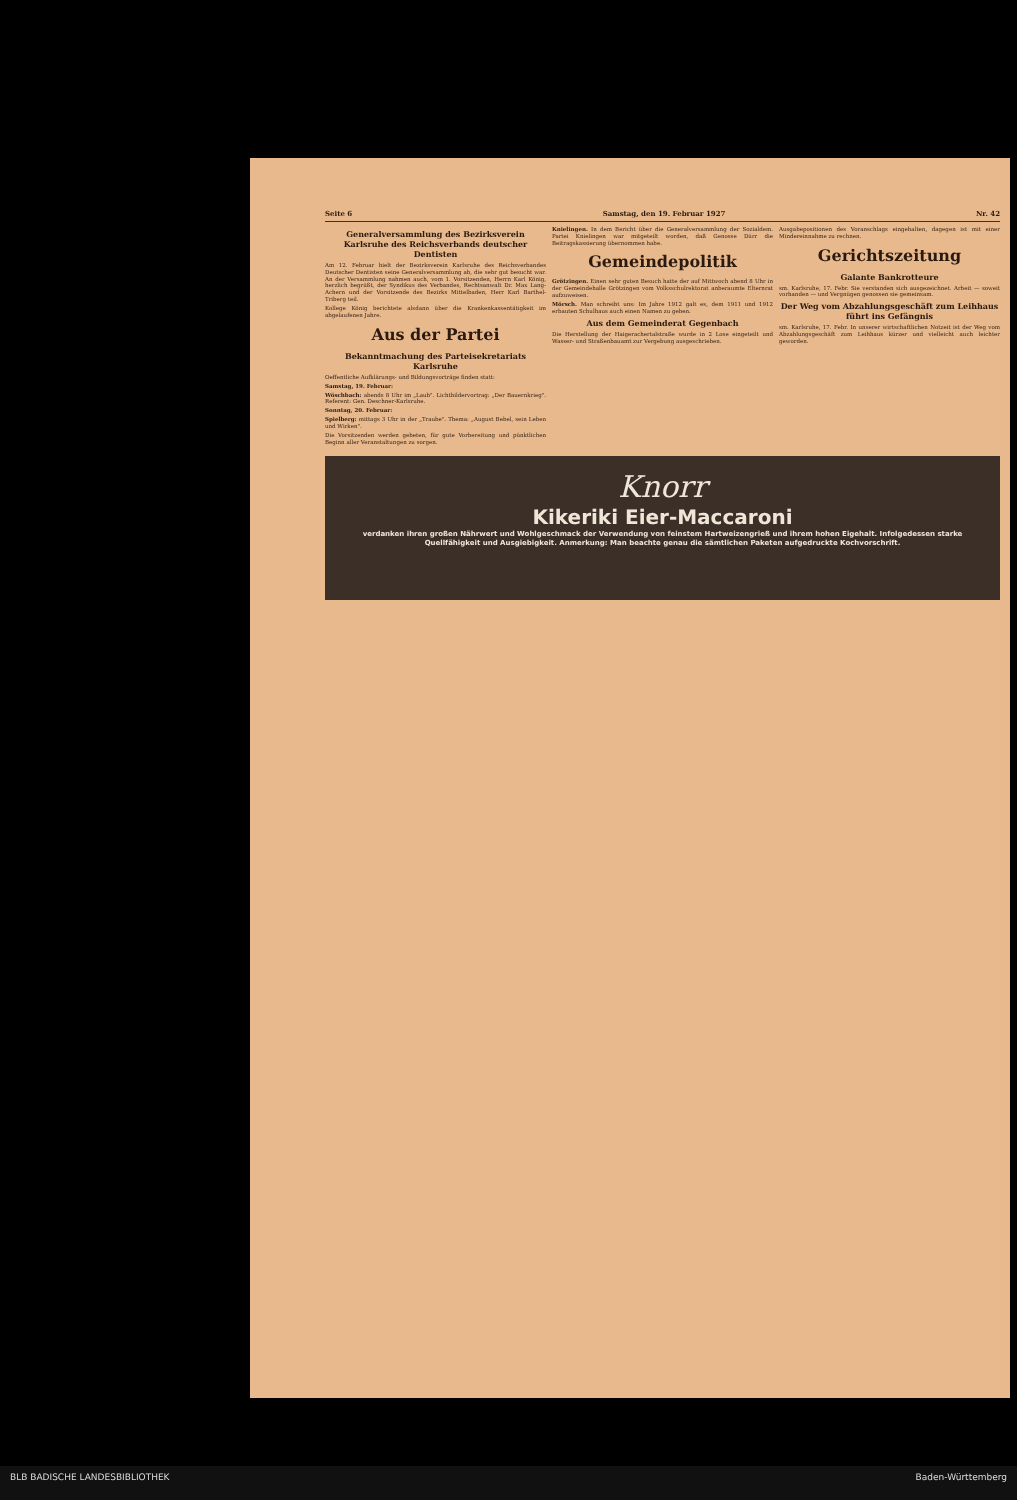Seite 6 Samstag, den 19. Februar 1927 Nr. 42
Generalversammlung des Bezirksverein Karlsruhe des Reichsverbands deutscher Dentisten
Am 12. Februar hielt der Bezirksverein Karlsruhe des Reichsverbandes Deutscher Dentisten seine Generalversammlung ab, die sehr gut besucht war. An der Versammlung nahmen auch, vom 1. Vorsitzenden, Herrn Karl König, herzlich begrüßt, der Syndikus des Verbandes, Rechtsanwalt Dr. Max Lang-Achern und der Vorsitzende des Bezirks Mittelbaden, Herr Karl Barthel-Triberg teil.
Kollege König berichtete alsdann über die Krankenkassentätigkeit im abgelaufenen Jahre.
Aus der Partei
Bekanntmachung des Parteisekretariats Karlsruhe
Oeffentliche Aufklärungs- und Bildungsvorträge finden statt:
Samstag, 19. Februar:
Wöschbach: abends 8 Uhr im „Laub". Lichtbildervortrag: „Der Bauernkrieg". Referent: Gen. Deschner-Karlsruhe.
Sonntag, 20. Februar:
Spielberg: mittags 3 Uhr in der „Traube". Thema: „August Bebel, sein Leben und Wirken".
Die Vorsitzenden werden gebeten, für gute Vorbereitung und pünktlichen Beginn aller Veranstaltungen zu sorgen.
Knielingen. In dem Bericht über die Generalversammlung der Sozialdem. Partei Knielingen war mitgeteilt worden, daß Genosse Dürr die Beitragskassierung übernommen habe.
Gemeindepolitik
Grötzingen. Einen sehr guten Besuch hatte der auf Mittwoch abend 8 Uhr in der Gemeindehalle Grötzingen vom Volksschulrektorat anberaumte Elternrat aufzuweisen.
Mörsch. Man schreibt uns: Im Jahre 1912 galt es, dem 1911 und 1912 erbauten Schulhaus auch einen Namen zu geben.
Aus dem Gemeinderat Gegenbach
Die Herstellung der Haigerachertalstraße wurde in 2 Lose eingeteilt und Wasser- und Straßenbauamt zur Vergebung ausgeschrieben.
Ausgabepositionen des Voranschlags eingehalten, dagegen ist mit einer Mindereinnahme zu rechnen.
Gerichtszeitung
Galante Bankrotteure
sm. Karlsruhe, 17. Febr. Sie verstanden sich ausgezeichnet. Arbeit — soweit vorhanden — und Vergnügen genossen sie gemeinsam.
Der Weg vom Abzahlungsgeschäft zum Leihhaus führt ins Gefängnis
sm. Karlsruhe, 17. Febr. In unserer wirtschaftlichen Notzeit ist der Weg vom Abzahlungsgeschäft zum Leihhaus kürzer und vielleicht auch leichter geworden.
Knorr
Kikeriki Eier-Maccaroni
verdanken ihren großen Nährwert und Wohlgeschmack der Verwendung von feinstem Hartweizengrieß und ihrem hohen Eigehalt. Infolgedessen starke Quellfähigkeit und Ausgiebigkeit. Anmerkung: Man beachte genau die sämtlichen Paketen aufgedruckte Kochvorschrift.
BLB BADISCHE LANDESBIBLIOTHEK Baden-Württemberg